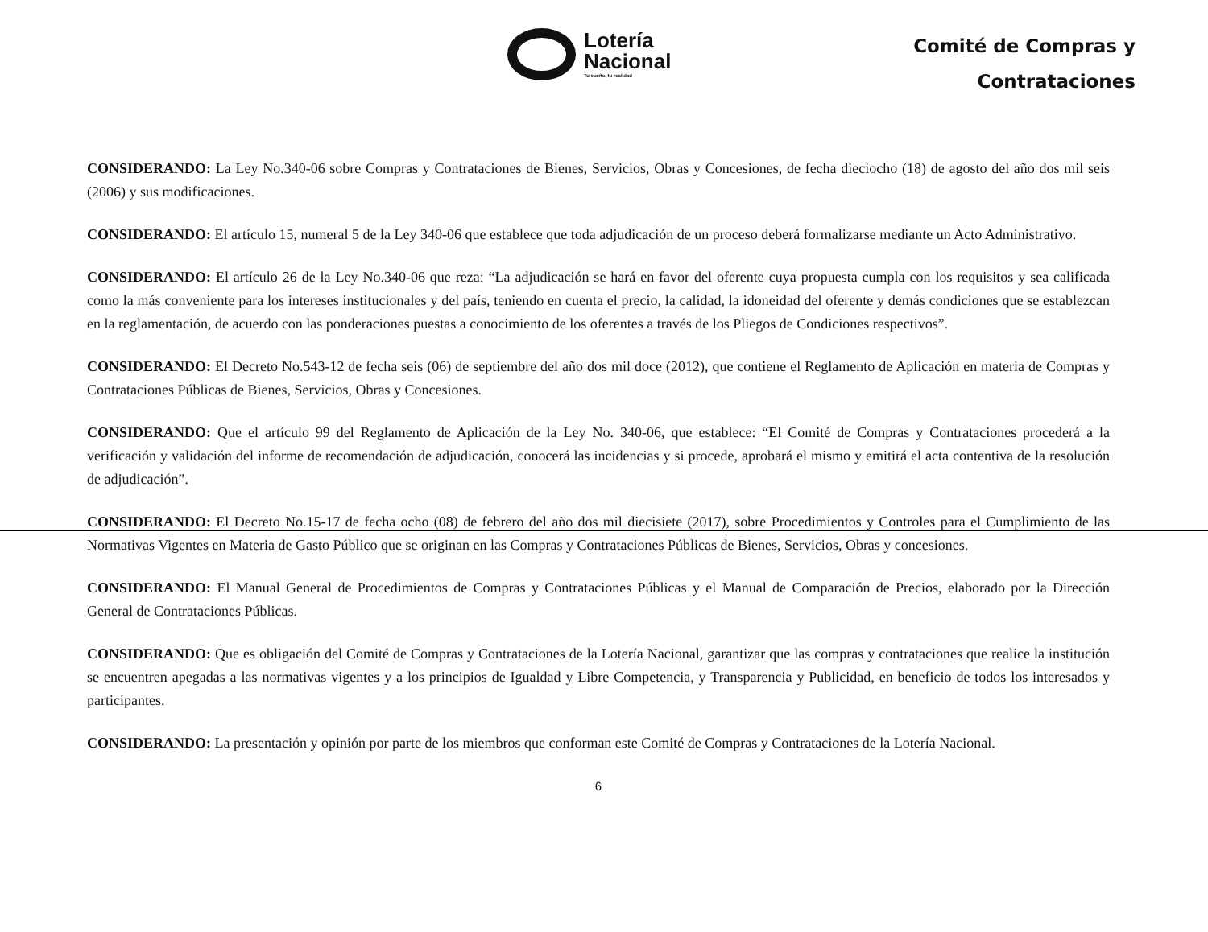Lotería
Nacional
Tu sueño, tu realidad
Comité de Compras y
Contrataciones
CONSIDERANDO: La Ley No.340-06 sobre Compras y Contrataciones de Bienes, Servicios, Obras y Concesiones, de fecha dieciocho (18) de agosto del año dos mil seis (2006) y sus modificaciones.
CONSIDERANDO: El artículo 15, numeral 5 de la Ley 340-06 que establece que toda adjudicación de un proceso deberá formalizarse mediante un Acto Administrativo.
CONSIDERANDO: El artículo 26 de la Ley No.340-06 que reza: “La adjudicación se hará en favor del oferente cuya propuesta cumpla con los requisitos y sea calificada como la más conveniente para los intereses institucionales y del país, teniendo en cuenta el precio, la calidad, la idoneidad del oferente y demás condiciones que se establezcan en la reglamentación, de acuerdo con las ponderaciones puestas a conocimiento de los oferentes a través de los Pliegos de Condiciones respectivos”.
CONSIDERANDO: El Decreto No.543-12 de fecha seis (06) de septiembre del año dos mil doce (2012), que contiene el Reglamento de Aplicación en materia de Compras y Contrataciones Públicas de Bienes, Servicios, Obras y Concesiones.
CONSIDERANDO: Que el artículo 99 del Reglamento de Aplicación de la Ley No. 340-06, que establece: “El Comité de Compras y Contrataciones procederá a la verificación y validación del informe de recomendación de adjudicación, conocerá las incidencias y si procede, aprobará el mismo y emitirá el acta contentiva de la resolución de adjudicación”.
CONSIDERANDO: El Decreto No.15-17 de fecha ocho (08) de febrero del año dos mil diecisiete (2017), sobre Procedimientos y Controles para el Cumplimiento de las Normativas Vigentes en Materia de Gasto Público que se originan en las Compras y Contrataciones Públicas de Bienes, Servicios, Obras y concesiones.
CONSIDERANDO: El Manual General de Procedimientos de Compras y Contrataciones Públicas y el Manual de Comparación de Precios, elaborado por la Dirección General de Contrataciones Públicas.
CONSIDERANDO: Que es obligación del Comité de Compras y Contrataciones de la Lotería Nacional, garantizar que las compras y contrataciones que realice la institución se encuentren apegadas a las normativas vigentes y a los principios de Igualdad y Libre Competencia, y Transparencia y Publicidad, en beneficio de todos los interesados y participantes.
CONSIDERANDO: La presentación y opinión por parte de los miembros que conforman este Comité de Compras y Contrataciones de la Lotería Nacional.
6